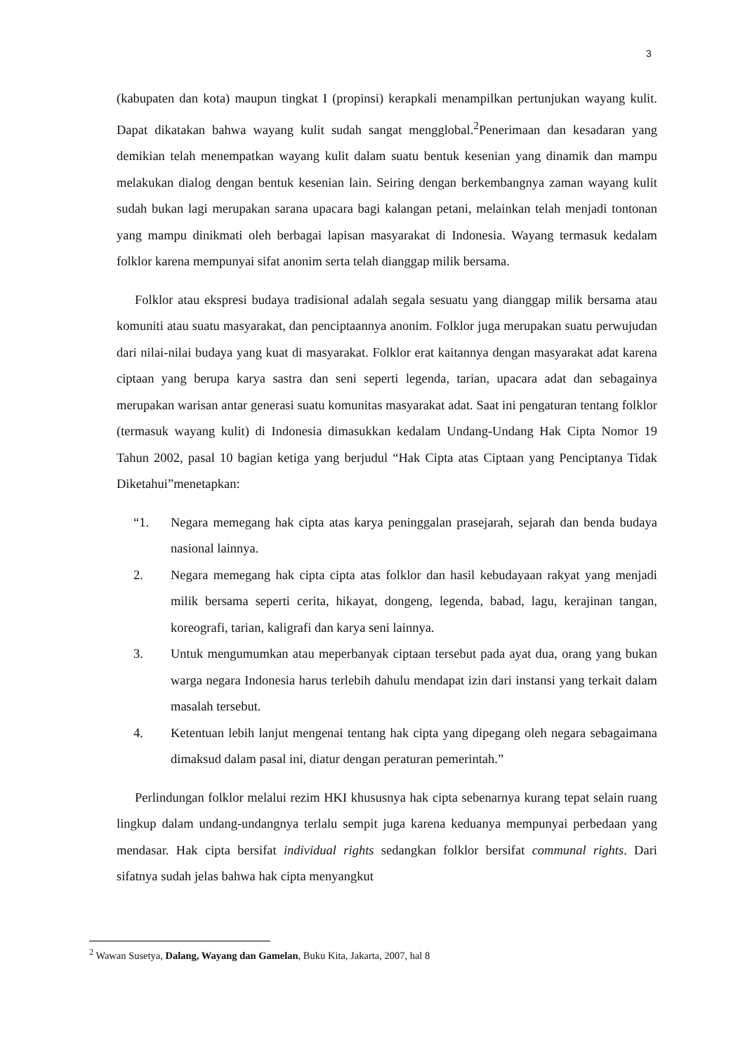3
(kabupaten dan kota) maupun tingkat I (propinsi) kerapkali menampilkan pertunjukan wayang kulit. Dapat dikatakan bahwa wayang kulit sudah sangat mengglobal.<sup>2</sup>Penerimaan dan kesadaran yang demikian telah menempatkan wayang kulit dalam suatu bentuk kesenian yang dinamik dan mampu melakukan dialog dengan bentuk kesenian lain. Seiring dengan berkembangnya zaman wayang kulit sudah bukan lagi merupakan sarana upacara bagi kalangan petani, melainkan telah menjadi tontonan yang mampu dinikmati oleh berbagai lapisan masyarakat di Indonesia. Wayang termasuk kedalam folklor karena mempunyai sifat anonim serta telah dianggap milik bersama.
Folklor atau ekspresi budaya tradisional adalah segala sesuatu yang dianggap milik bersama atau komuniti atau suatu masyarakat, dan penciptaannya anonim. Folklor juga merupakan suatu perwujudan dari nilai-nilai budaya yang kuat di masyarakat. Folklor erat kaitannya dengan masyarakat adat karena ciptaan yang berupa karya sastra dan seni seperti legenda, tarian, upacara adat dan sebagainya merupakan warisan antar generasi suatu komunitas masyarakat adat. Saat ini pengaturan tentang folklor (termasuk wayang kulit) di Indonesia dimasukkan kedalam Undang-Undang Hak Cipta Nomor 19 Tahun 2002, pasal 10 bagian ketiga yang berjudul “Hak Cipta atas Ciptaan yang Penciptanya Tidak Diketahui”menetapkan:
“1. Negara memegang hak cipta atas karya peninggalan prasejarah, sejarah dan benda budaya nasional lainnya.
2. Negara memegang hak cipta cipta atas folklor dan hasil kebudayaan rakyat yang menjadi milik bersama seperti cerita, hikayat, dongeng, legenda, babad, lagu, kerajinan tangan, koreografi, tarian, kaligrafi dan karya seni lainnya.
3. Untuk mengumumkan atau meperbanyak ciptaan tersebut pada ayat dua, orang yang bukan warga negara Indonesia harus terlebih dahulu mendapat izin dari instansi yang terkait dalam masalah tersebut.
4. Ketentuan lebih lanjut mengenai tentang hak cipta yang dipegang oleh negara sebagaimana dimaksud dalam pasal ini, diatur dengan peraturan pemerintah.”
Perlindungan folklor melalui rezim HKI khususnya hak cipta sebenarnya kurang tepat selain ruang lingkup dalam undang-undangnya terlalu sempit juga karena keduanya mempunyai perbedaan yang mendasar. Hak cipta bersifat individual rights sedangkan folklor bersifat communal rights. Dari sifatnya sudah jelas bahwa hak cipta menyangkut
<sup>2</sup> Wawan Susetya, Dalang, Wayang dan Gamelan, Buku Kita, Jakarta, 2007, hal 8